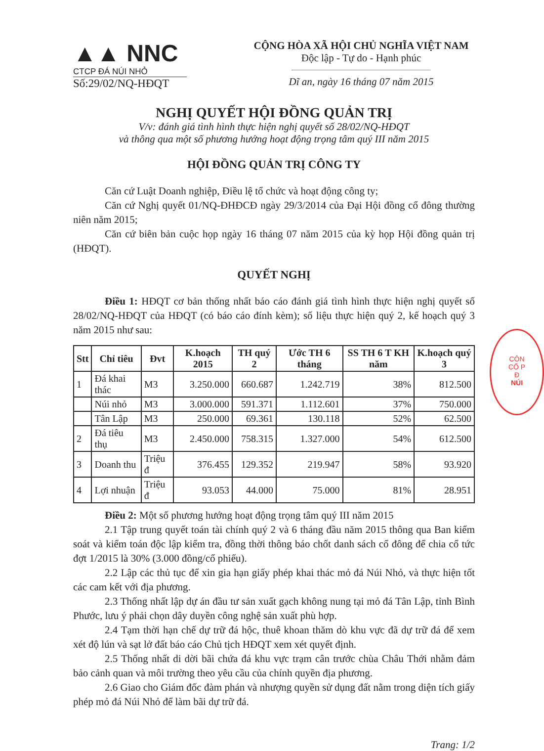▲▲ NNC
CTCP ĐÁ NÚI NHỎ
Số:29/02/NQ-HĐQT
CỘNG HÒA XÃ HỘI CHỦ NGHĨA VIỆT NAM
Độc lập - Tự do - Hạnh phúc
Dĩ an, ngày 16 tháng 07 năm 2015
NGHỊ QUYẾT HỘI ĐỒNG QUẢN TRỊ
V/v: đánh giá tình hình thực hiện nghị quyết số 28/02/NQ-HĐQT
và thông qua một số phương hướng hoạt động trọng tâm quý III năm 2015
HỘI ĐỒNG QUẢN TRỊ CÔNG TY
Căn cứ Luật Doanh nghiệp, Điều lệ tổ chức và hoạt động công ty;
Căn cứ Nghị quyết 01/NQ-ĐHĐCĐ ngày 29/3/2014 của Đại Hội đồng cổ đông thường niên năm 2015;
Căn cứ biên bản cuộc họp ngày 16 tháng 07 năm 2015 của kỳ họp Hội đồng quản trị (HĐQT).
QUYẾT NGHỊ
Điều 1: HĐQT cơ bản thống nhất báo cáo đánh giá tình hình thực hiện nghị quyết số 28/02/NQ-HĐQT của HĐQT (có báo cáo đính kèm); số liệu thực hiện quý 2, kế hoạch quý 3 năm 2015 như sau:
| Stt | Chỉ tiêu | Đvt | K.hoạch 2015 | TH quý 2 | Ước TH 6 tháng | SS TH 6 T KH năm | K.hoạch quý 3 |
| --- | --- | --- | --- | --- | --- | --- | --- |
| 1 | Đá khai thác | M3 | 3.250.000 | 660.687 | 1.242.719 | 38% | 812.500 |
| | Núi nhỏ | M3 | 3.000.000 | 591.371 | 1.112.601 | 37% | 750.000 |
| | Tân Lập | M3 | 250.000 | 69.361 | 130.118 | 52% | 62.500 |
| 2 | Đá tiêu thụ | M3 | 2.450.000 | 758.315 | 1.327.000 | 54% | 612.500 |
| 3 | Doanh thu | Triệu đ | 376.455 | 129.352 | 219.947 | 58% | 93.920 |
| 4 | Lợi nhuận | Triệu đ | 93.053 | 44.000 | 75.000 | 81% | 28.951 |
Điều 2: Một số phương hướng hoạt động trọng tâm quý III năm 2015
2.1 Tập trung quyết toán tài chính quý 2 và 6 tháng đầu năm 2015 thông qua Ban kiểm soát và kiểm toán độc lập kiểm tra, đồng thời thông báo chốt danh sách cổ đông để chia cổ tức đợt 1/2015 là 30% (3.000 đồng/cổ phiếu).
2.2 Lập các thủ tục để xin gia hạn giấy phép khai thác mỏ đá Núi Nhỏ, và thực hiện tốt các cam kết với địa phương.
2.3 Thống nhất lập dự án đầu tư sản xuất gạch không nung tại mỏ đá Tân Lập, tỉnh Bình Phước, lưu ý phải chọn dây duyền công nghệ sản xuất phù hợp.
2.4 Tạm thời hạn chế dự trữ đá hộc, thuê khoan thăm dò khu vực đã dự trữ đá để xem xét độ lún và sạt lở đất báo cáo Chủ tịch HĐQT xem xét quyết định.
2.5 Thống nhất di dời bãi chứa đá khu vực trạm cân trước chùa Châu Thới nhằm đảm bảo cảnh quan và môi trường theo yêu cầu của chính quyền địa phương.
2.6 Giao cho Giám đốc đàm phán và nhượng quyền sử dụng đất nằm trong diện tích giấy phép mỏ đá Núi Nhỏ để làm bãi dự trữ đá.
Trang: 1/2
CÔN
CỔ P
Đ
NÚI